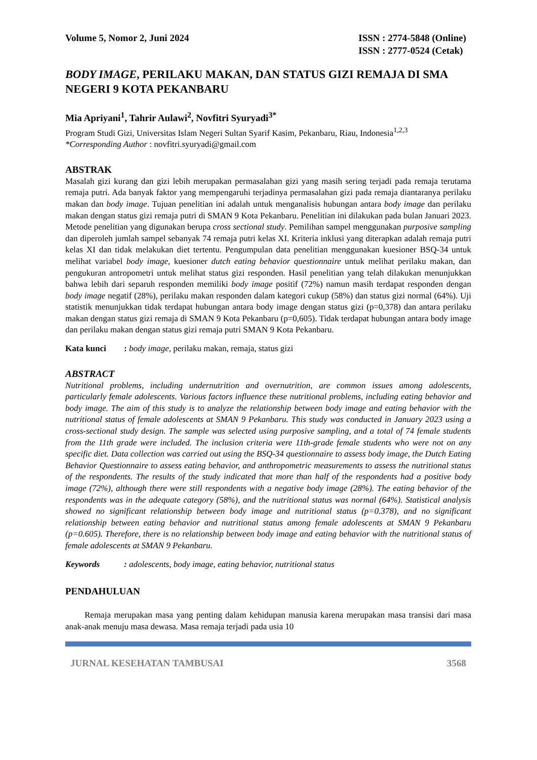Volume 5, Nomor 2, Juni 2024 ISSN : 2774-5848 (Online)
ISSN : 2777-0524 (Cetak)
BODY IMAGE, PERILAKU MAKAN, DAN STATUS GIZI REMAJA DI SMA NEGERI 9 KOTA PEKANBARU
Mia Apriyani<sup>1</sup>, Tahrir Aulawi<sup>2</sup>, Novfitri Syuryadi<sup>3*</sup>
Program Studi Gizi, Universitas Islam Negeri Sultan Syarif Kasim, Pekanbaru, Riau, Indonesia<sup>1,2,3</sup>
*Corresponding Author : novfitri.syuryadi@gmail.com
ABSTRAK
Masalah gizi kurang dan gizi lebih merupakan permasalahan gizi yang masih sering terjadi pada remaja terutama remaja putri. Ada banyak faktor yang mempengaruhi terjadinya permasalahan gizi pada remaja diantaranya perilaku makan dan body image. Tujuan penelitian ini adalah untuk menganalisis hubungan antara body image dan perilaku makan dengan status gizi remaja putri di SMAN 9 Kota Pekanbaru. Penelitian ini dilakukan pada bulan Januari 2023. Metode penelitian yang digunakan berupa cross sectional study. Pemilihan sampel menggunakan purposive sampling dan diperoleh jumlah sampel sebanyak 74 remaja putri kelas XI. Kriteria inklusi yang diterapkan adalah remaja putri kelas XI dan tidak melakukan diet tertentu. Pengumpulan data penelitian menggunakan kuesioner BSQ-34 untuk melihat variabel body image, kuesioner dutch eating behavior questionnaire untuk melihat perilaku makan, dan pengukuran antropometri untuk melihat status gizi responden. Hasil penelitian yang telah dilakukan menunjukkan bahwa lebih dari separuh responden memiliki body image positif (72%) namun masih terdapat responden dengan body image negatif (28%), perilaku makan responden dalam kategori cukup (58%) dan status gizi normal (64%). Uji statistik menunjukkan tidak terdapat hubungan antara body image dengan status gizi (p=0,378) dan antara perilaku makan dengan status gizi remaja di SMAN 9 Kota Pekanbaru (p=0,605). Tidak terdapat hubungan antara body image dan perilaku makan dengan status gizi remaja putri SMAN 9 Kota Pekanbaru.
Kata kunci: body image, perilaku makan, remaja, status gizi
ABSTRACT
Nutritional problems, including undernutrition and overnutrition, are common issues among adolescents, particularly female adolescents. Various factors influence these nutritional problems, including eating behavior and body image. The aim of this study is to analyze the relationship between body image and eating behavior with the nutritional status of female adolescents at SMAN 9 Pekanbaru. This study was conducted in January 2023 using a cross-sectional study design. The sample was selected using purposive sampling, and a total of 74 female students from the 11th grade were included. The inclusion criteria were 11th-grade female students who were not on any specific diet. Data collection was carried out using the BSQ-34 questionnaire to assess body image, the Dutch Eating Behavior Questionnaire to assess eating behavior, and anthropometric measurements to assess the nutritional status of the respondents. The results of the study indicated that more than half of the respondents had a positive body image (72%), although there were still respondents with a negative body image (28%). The eating behavior of the respondents was in the adequate category (58%), and the nutritional status was normal (64%). Statistical analysis showed no significant relationship between body image and nutritional status (p=0.378), and no significant relationship between eating behavior and nutritional status among female adolescents at SMAN 9 Pekanbaru (p=0.605). Therefore, there is no relationship between body image and eating behavior with the nutritional status of female adolescents at SMAN 9 Pekanbaru.
Keywords: adolescents, body image, eating behavior, nutritional status
PENDAHULUAN
Remaja merupakan masa yang penting dalam kehidupan manusia karena merupakan masa transisi dari masa anak-anak menuju masa dewasa. Masa remaja terjadi pada usia 10
JURNAL KESEHATAN TAMBUSAI 3568